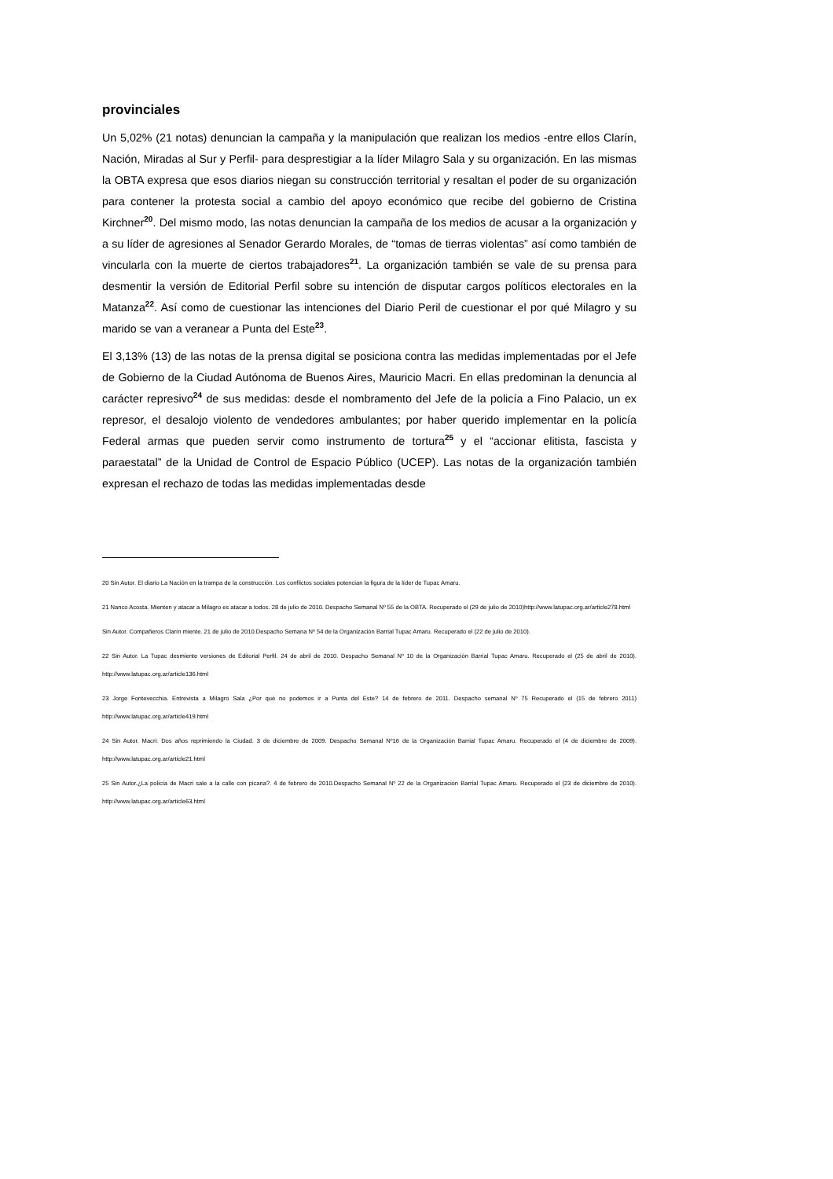provinciales
Un 5,02% (21 notas) denuncian la campaña y la manipulación que realizan los medios -entre ellos Clarín, Nación, Miradas al Sur y Perfil- para desprestigiar a la líder Milagro Sala y su organización. En las mismas la OBTA expresa que esos diarios niegan su construcción territorial y resaltan el poder de su organización para contener la protesta social a cambio del apoyo económico que recibe del gobierno de Cristina Kirchner<sup>20</sup>. Del mismo modo, las notas denuncian la campaña de los medios de acusar a la organización y a su líder de agresiones al Senador Gerardo Morales, de “tomas de tierras violentas” así como también de vincularla con la muerte de ciertos trabajadores<sup>21</sup>. La organización también se vale de su prensa para desmentir la versión de Editorial Perfil sobre su intención de disputar cargos políticos electorales en la Matanza<sup>22</sup>. Así como de cuestionar las intenciones del Diario Peril de cuestionar el por qué Milagro y su marido se van a veranear a Punta del Este<sup>23</sup>.
El 3,13% (13) de las notas de la prensa digital se posiciona contra las medidas implementadas por el Jefe de Gobierno de la Ciudad Autónoma de Buenos Aires, Mauricio Macri. En ellas predominan la denuncia al carácter represivo<sup>24</sup> de sus medidas: desde el nombramento del Jefe de la policía a Fino Palacio, un ex represor, el desalojo violento de vendedores ambulantes; por haber querido implementar en la policía Federal armas que pueden servir como instrumento de tortura<sup>25</sup> y el “accionar elitista, fascista y paraestatal” de la Unidad de Control de Espacio Público (UCEP). Las notas de la organización también expresan el rechazo de todas las medidas implementadas desde
20 Sin Autor. El diario La Nación en la trampa de la construcción. Los conflictos sociales potencian la figura de la líder de Tupac Amaru.
21 Nanco Acosta. Mienten y atacar a Milagro es atacar a todos. 28 de julio de 2010. Despacho Semanal Nº 55 de la OBTA. Recuperado el (29 de julio de 2010)http://www.latupac.org.ar/article278.html
Sin Autor. Compañeros Clarín miente. 21 de julio de 2010.Despacho Semana Nº 54 de la Organización Barrial Tupac Amaru. Recuperado el (22 de julio de 2010).
22 Sin Autor. La Tupac desmiente versiones de Editorial Perfil. 24 de abril de 2010. Despacho Semanal Nº 10 de la Organización Barrial Tupac Amaru. Recuperado el (25 de abril de 2010). http://www.latupac.org.ar/article136.html
23 Jorge Fontevecchia. Entrevista a Milagro Sala ¿Por qué no podemos ir a Punta del Este? 14 de febrero de 2011. Despacho semanal Nº 75 Recuperado el (15 de febrero 2011) http://www.latupac.org.ar/article419.html
24 Sin Autor. Macri: Dos años reprimiendo la Ciudad. 3 de diciembre de 2009. Despacho Semanal Nº16 de la Organización Barrial Tupac Amaru. Recuperado el (4 de diciembre de 2009). http://www.latupac.org.ar/article21.html
25 Sin Autor.¿La policía de Macri sale a la calle con picana?. 4 de febrero de 2010.Despacho Semanal Nº 22 de la Organización Barrial Tupac Amaru. Recuperado el (23 de diciembre de 2010). http://www.latupac.org.ar/article63.html